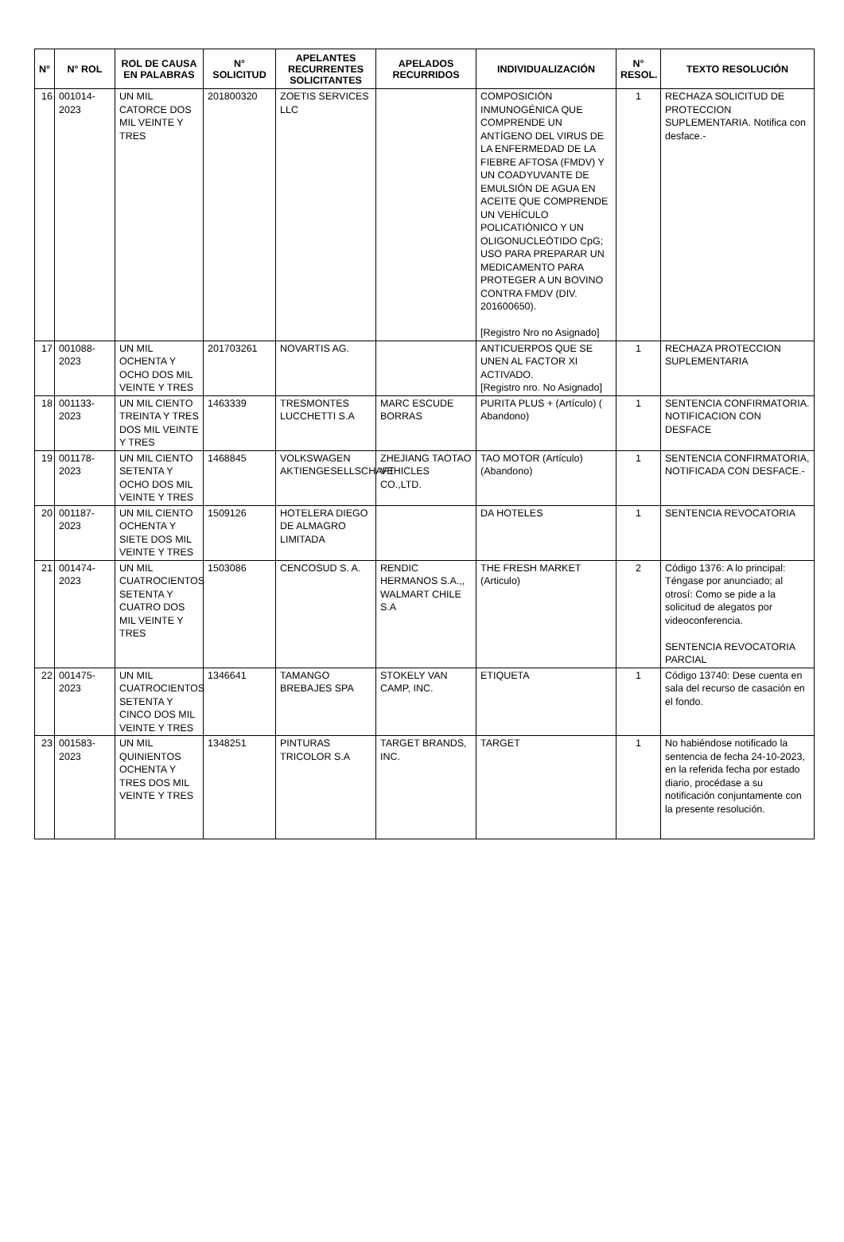| N° | N° ROL | ROL DE CAUSA EN PALABRAS | N° SOLICITUD | APELANTES RECURRENTES SOLICITANTES | APELADOS RECURRIDOS | INDIVIDUALIZACIÓN | N° RESOL. | TEXTO RESOLUCIÓN |
| --- | --- | --- | --- | --- | --- | --- | --- | --- |
| 16 | 001014-2023 | UN MIL CATORCE DOS MIL VEINTE Y TRES | 201800320 | ZOETIS SERVICES LLC | | COMPOSICIÓN INMUNOGÉNICA QUE COMPRENDE UN ANTÍGENO DEL VIRUS DE LA ENFERMEDAD DE LA FIEBRE AFTOSA (FMDV) Y UN COADYUVANTE DE EMULSIÓN DE AGUA EN ACEITE QUE COMPRENDE UN VEHÍCULO POLICATIÓNICO Y UN OLIGONUCLEÓTIDO CpG; USO PARA PREPARAR UN MEDICAMENTO PARA PROTEGER A UN BOVINO CONTRA FMDV (DIV. 201600650). [Registro Nro no Asignado] | 1 | RECHAZA SOLICITUD DE PROTECCION SUPLEMENTARIA. Notifica con desface.- |
| 17 | 001088-2023 | UN MIL OCHENTA Y OCHO DOS MIL VEINTE Y TRES | 201703261 | NOVARTIS AG. | | ANTICUERPOS QUE SE UNEN AL FACTOR XI ACTIVADO. [Registro nro. No Asignado] | 1 | RECHAZA PROTECCION SUPLEMENTARIA |
| 18 | 001133-2023 | UN MIL CIENTO TREINTA Y TRES DOS MIL VEINTE Y TRES | 1463339 | TRESMONTES LUCCHETTI S.A | MARC ESCUDE BORRAS | PURITA PLUS + (Artículo) ( Abandono) | 1 | SENTENCIA CONFIRMATORIA. NOTIFICACION CON DESFACE |
| 19 | 001178-2023 | UN MIL CIENTO SETENTA Y OCHO DOS MIL VEINTE Y TRES | 1468845 | VOLKSWAGEN AKTIENGESELLSCHAFT | ZHEJIANG TAOTAO VEHICLES CO.,LTD. | TAO MOTOR (Artículo) (Abandono) | 1 | SENTENCIA CONFIRMATORIA, NOTIFICADA CON DESFACE.- |
| 20 | 001187-2023 | UN MIL CIENTO OCHENTA Y SIETE DOS MIL VEINTE Y TRES | 1509126 | HOTELERA DIEGO DE ALMAGRO LIMITADA | | DA HOTELES | 1 | SENTENCIA REVOCATORIA |
| 21 | 001474-2023 | UN MIL CUATROCIENTOS SETENTA Y CUATRO DOS MIL VEINTE Y TRES | 1503086 | CENCOSUD S. A. | RENDIC HERMANOS S.A.,, WALMART CHILE S.A | THE FRESH MARKET (Articulo) | 2 | Código 1376: A lo principal: Téngase por anunciado; al otrosí: Como se pide a la solicitud de alegatos por videoconferencia. SENTENCIA REVOCATORIA PARCIAL |
| 22 | 001475-2023 | UN MIL CUATROCIENTOS SETENTA Y CINCO DOS MIL VEINTE Y TRES | 1346641 | TAMANGO BREBAJES SPA | STOKELY VAN CAMP, INC. | ETIQUETA | 1 | Código 13740: Dese cuenta en sala del recurso de casación en el fondo. |
| 23 | 001583-2023 | UN MIL QUINIENTOS OCHENTA Y TRES DOS MIL VEINTE Y TRES | 1348251 | PINTURAS TRICOLOR S.A | TARGET BRANDS, INC. | TARGET | 1 | No habiéndose notificado la sentencia de fecha 24-10-2023, en la referida fecha por estado diario, procédase a su notificación conjuntamente con la presente resolución. |